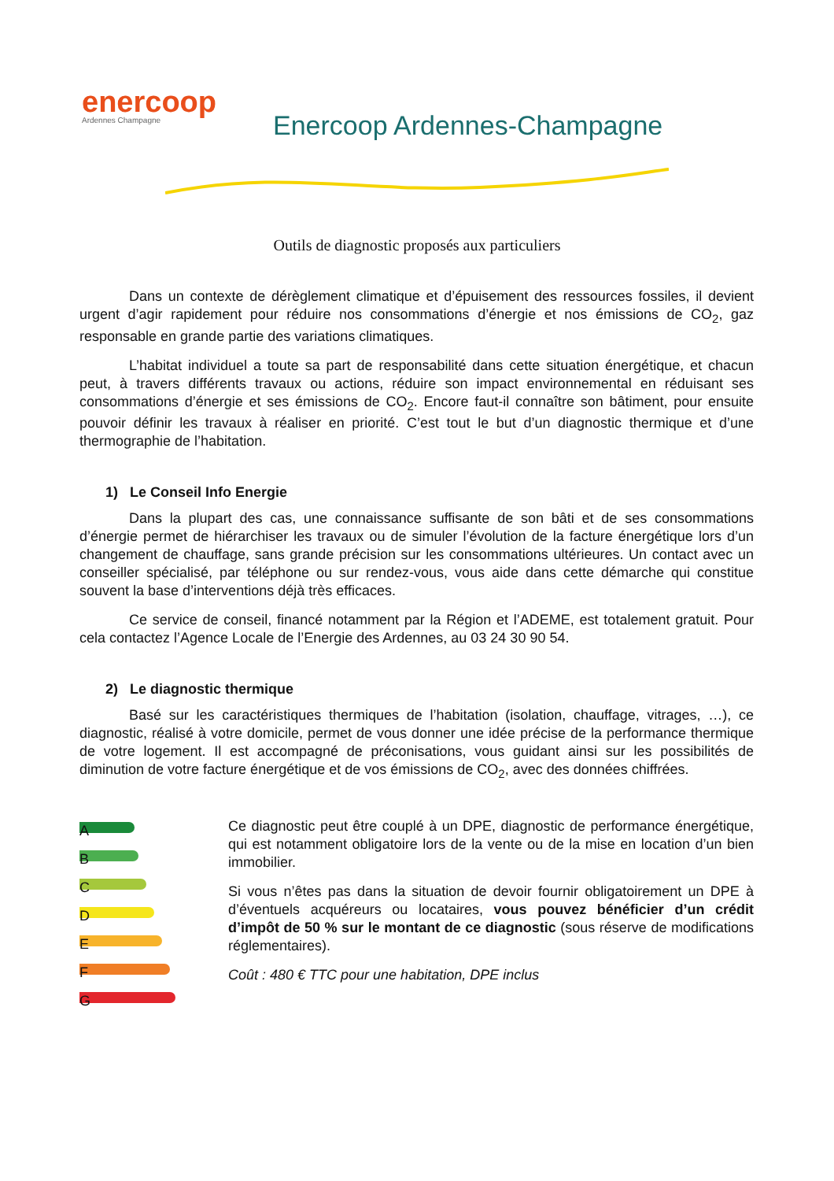enercoop
Ardennes Champagne
Enercoop Ardennes-Champagne
Outils de diagnostic proposés aux particuliers
Dans un contexte de dérèglement climatique et d’épuisement des ressources fossiles, il devient urgent d’agir rapidement pour réduire nos consommations d’énergie et nos émissions de CO<sub>2</sub>, gaz responsable en grande partie des variations climatiques.
L’habitat individuel a toute sa part de responsabilité dans cette situation énergétique, et chacun peut, à travers différents travaux ou actions, réduire son impact environnemental en réduisant ses consommations d’énergie et ses émissions de CO<sub>2</sub>. Encore faut-il connaître son bâtiment, pour ensuite pouvoir définir les travaux à réaliser en priorité. C’est tout le but d’un diagnostic thermique et d’une thermographie de l’habitation.
1) Le Conseil Info Energie
Dans la plupart des cas, une connaissance suffisante de son bâti et de ses consommations d’énergie permet de hiérarchiser les travaux ou de simuler l’évolution de la facture énergétique lors d’un changement de chauffage, sans grande précision sur les consommations ultérieures. Un contact avec un conseiller spécialisé, par téléphone ou sur rendez-vous, vous aide dans cette démarche qui constitue souvent la base d’interventions déjà très efficaces.
Ce service de conseil, financé notamment par la Région et l’ADEME, est totalement gratuit. Pour cela contactez l’Agence Locale de l’Energie des Ardennes, au 03 24 30 90 54.
2) Le diagnostic thermique
Basé sur les caractéristiques thermiques de l’habitation (isolation, chauffage, vitrages, …), ce diagnostic, réalisé à votre domicile, permet de vous donner une idée précise de la performance thermique de votre logement. Il est accompagné de préconisations, vous guidant ainsi sur les possibilités de diminution de votre facture énergétique et de vos émissions de CO<sub>2</sub>, avec des données chiffrées.
A
B
C
D
E
F
G
Ce diagnostic peut être couplé à un DPE, diagnostic de performance énergétique, qui est notamment obligatoire lors de la vente ou de la mise en location d’un bien immobilier.
Si vous n’êtes pas dans la situation de devoir fournir obligatoirement un DPE à d’éventuels acquéreurs ou locataires, vous pouvez bénéficier d’un crédit d’impôt de 50 % sur le montant de ce diagnostic (sous réserve de modifications réglementaires).
Coût : 480 € TTC pour une habitation, DPE inclus